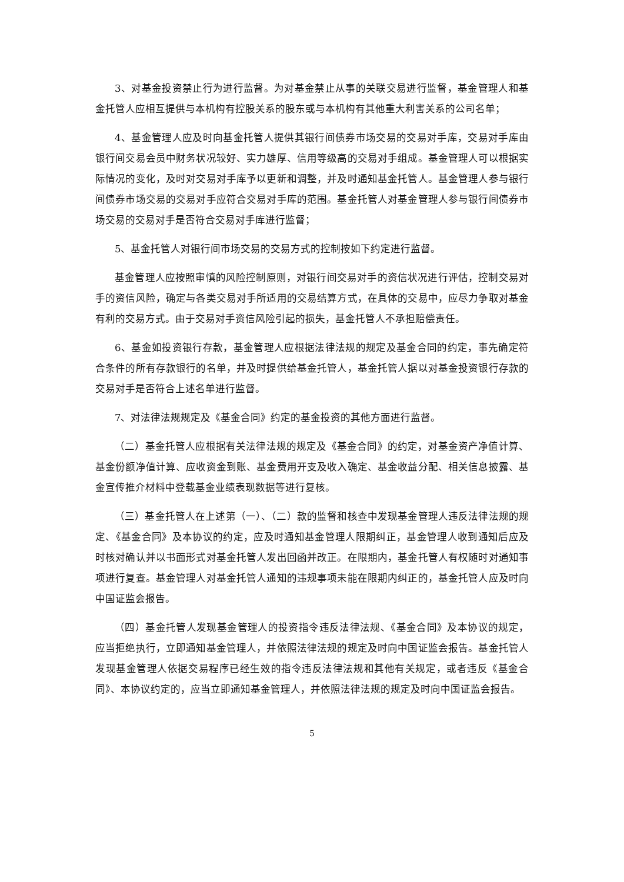3、对基金投资禁止行为进行监督。为对基金禁止从事的关联交易进行监督，基金管理人和基金托管人应相互提供与本机构有控股关系的股东或与本机构有其他重大利害关系的公司名单；
4、基金管理人应及时向基金托管人提供其银行间债券市场交易的交易对手库，交易对手库由银行间交易会员中财务状况较好、实力雄厚、信用等级高的交易对手组成。基金管理人可以根据实际情况的变化，及时对交易对手库予以更新和调整，并及时通知基金托管人。基金管理人参与银行间债券市场交易的交易对手应符合交易对手库的范围。基金托管人对基金管理人参与银行间债券市场交易的交易对手是否符合交易对手库进行监督；
5、基金托管人对银行间市场交易的交易方式的控制按如下约定进行监督。
基金管理人应按照审慎的风险控制原则，对银行间交易对手的资信状况进行评估，控制交易对手的资信风险，确定与各类交易对手所适用的交易结算方式，在具体的交易中，应尽力争取对基金有利的交易方式。由于交易对手资信风险引起的损失，基金托管人不承担赔偿责任。
6、基金如投资银行存款，基金管理人应根据法律法规的规定及基金合同的约定，事先确定符合条件的所有存款银行的名单，并及时提供给基金托管人，基金托管人据以对基金投资银行存款的交易对手是否符合上述名单进行监督。
7、对法律法规规定及《基金合同》约定的基金投资的其他方面进行监督。
（二）基金托管人应根据有关法律法规的规定及《基金合同》的约定，对基金资产净值计算、基金份额净值计算、应收资金到账、基金费用开支及收入确定、基金收益分配、相关信息披露、基金宣传推介材料中登载基金业绩表现数据等进行复核。
（三）基金托管人在上述第（一）、（二）款的监督和核查中发现基金管理人违反法律法规的规定、《基金合同》及本协议的约定，应及时通知基金管理人限期纠正，基金管理人收到通知后应及时核对确认并以书面形式对基金托管人发出回函并改正。在限期内，基金托管人有权随时对通知事项进行复查。基金管理人对基金托管人通知的违规事项未能在限期内纠正的，基金托管人应及时向中国证监会报告。
（四）基金托管人发现基金管理人的投资指令违反法律法规、《基金合同》及本协议的规定，应当拒绝执行，立即通知基金管理人，并依照法律法规的规定及时向中国证监会报告。基金托管人发现基金管理人依据交易程序已经生效的指令违反法律法规和其他有关规定，或者违反《基金合同》、本协议约定的，应当立即通知基金管理人，并依照法律法规的规定及时向中国证监会报告。
5